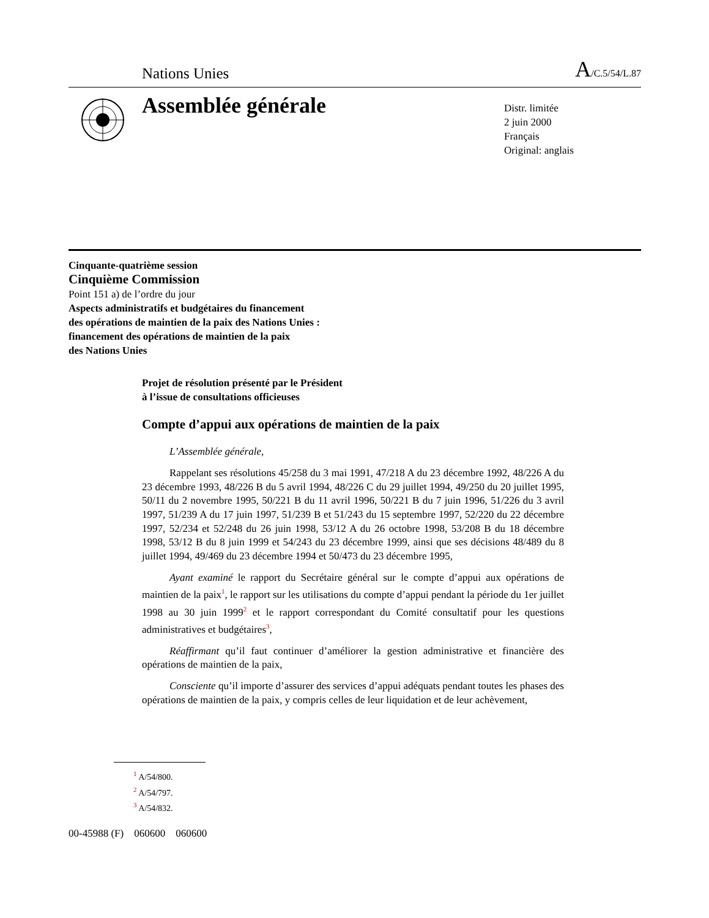Nations Unies A/C.5/54/L.87
Assemblée générale
Distr. limitée
2 juin 2000
Français
Original: anglais
Cinquante-quatrième session
Cinquième Commission
Point 151 a) de l’ordre du jour
Aspects administratifs et budgétaires du financement
des opérations de maintien de la paix des Nations Unies :
financement des opérations de maintien de la paix
des Nations Unies
Projet de résolution présenté par le Président
à l’issue de consultations officieuses
Compte d’appui aux opérations de maintien de la paix
L’Assemblée générale,
Rappelant ses résolutions 45/258 du 3 mai 1991, 47/218 A du 23 décembre 1992, 48/226 A du 23 décembre 1993, 48/226 B du 5 avril 1994, 48/226 C du 29 juillet 1994, 49/250 du 20 juillet 1995, 50/11 du 2 novembre 1995, 50/221 B du 11 avril 1996, 50/221 B du 7 juin 1996, 51/226 du 3 avril 1997, 51/239 A du 17 juin 1997, 51/239 B et 51/243 du 15 septembre 1997, 52/220 du 22 décembre 1997, 52/234 et 52/248 du 26 juin 1998, 53/12 A du 26 octobre 1998, 53/208 B du 18 décembre 1998, 53/12 B du 8 juin 1999 et 54/243 du 23 décembre 1999, ainsi que ses décisions 48/489 du 8 juillet 1994, 49/469 du 23 décembre 1994 et 50/473 du 23 décembre 1995,
Ayant examiné le rapport du Secrétaire général sur le compte d’appui aux opérations de maintien de la paix<sup>1</sup>, le rapport sur les utilisations du compte d’appui pendant la période du 1er juillet 1998 au 30 juin 1999<sup>2</sup> et le rapport correspondant du Comité consultatif pour les questions administratives et budgétaires<sup>3</sup>,
Réaffirmant qu’il faut continuer d’améliorer la gestion administrative et financière des opérations de maintien de la paix,
Consciente qu’il importe d’assurer des services d’appui adéquats pendant toutes les phases des opérations de maintien de la paix, y compris celles de leur liquidation et de leur achèvement,
<sup>1</sup> A/54/800.
<sup>2</sup> A/54/797.
<sup>3</sup> A/54/832.
00-45988 (F) 060600 060600